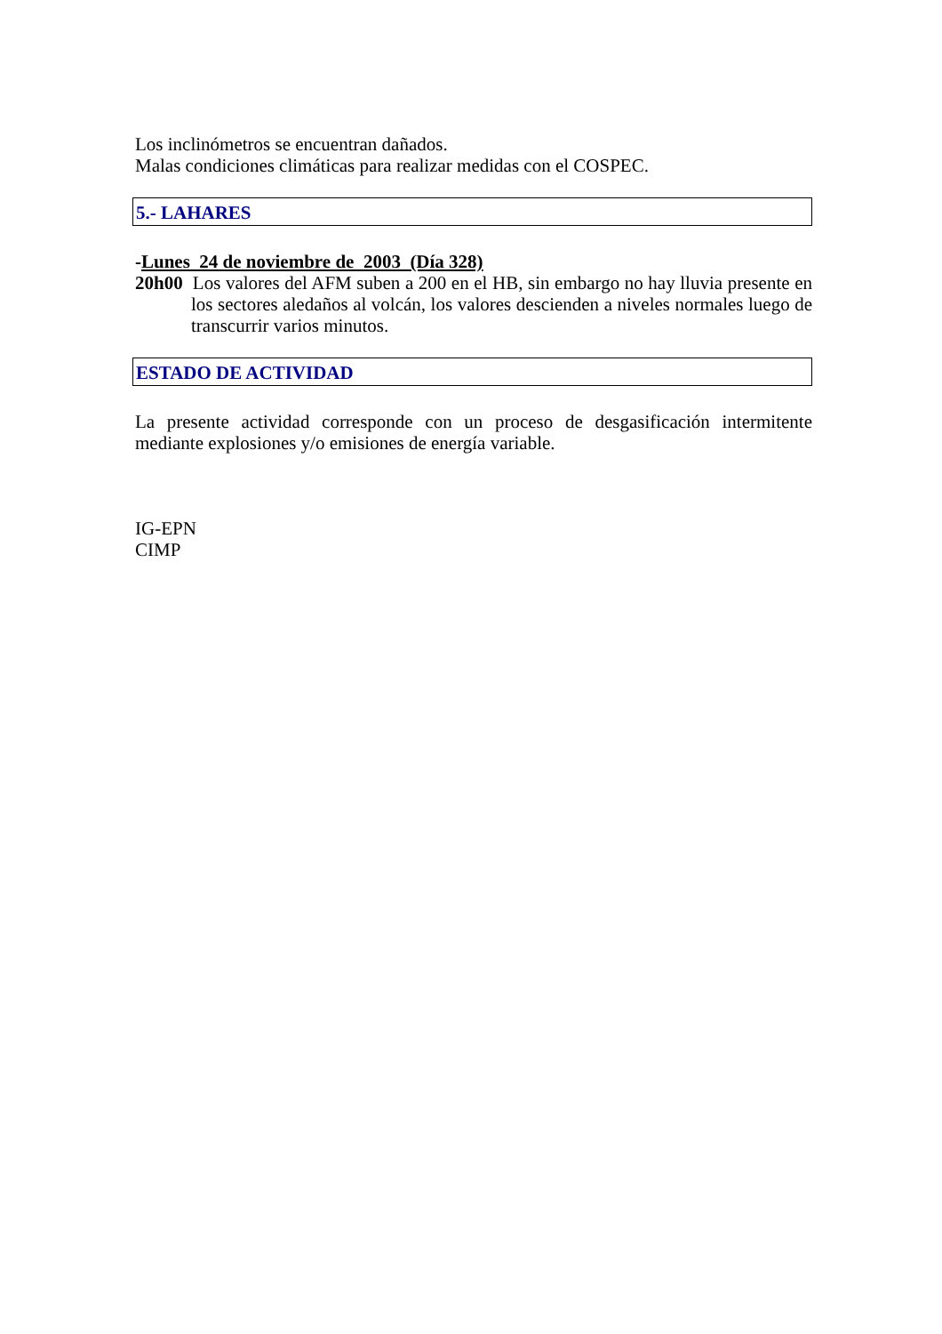Los inclinómetros se encuentran dañados.
Malas condiciones climáticas para realizar medidas con el COSPEC.
5.- LAHARES
-Lunes 24 de noviembre de 2003 (Día 328)
20h00 Los valores del AFM suben a 200 en el HB, sin embargo no hay lluvia presente en los sectores aledaños al volcán, los valores descienden a niveles normales luego de transcurrir varios minutos.
ESTADO DE ACTIVIDAD
La presente actividad corresponde con un proceso de desgasificación intermitente mediante explosiones y/o emisiones de energía variable.
IG-EPN
CIMP